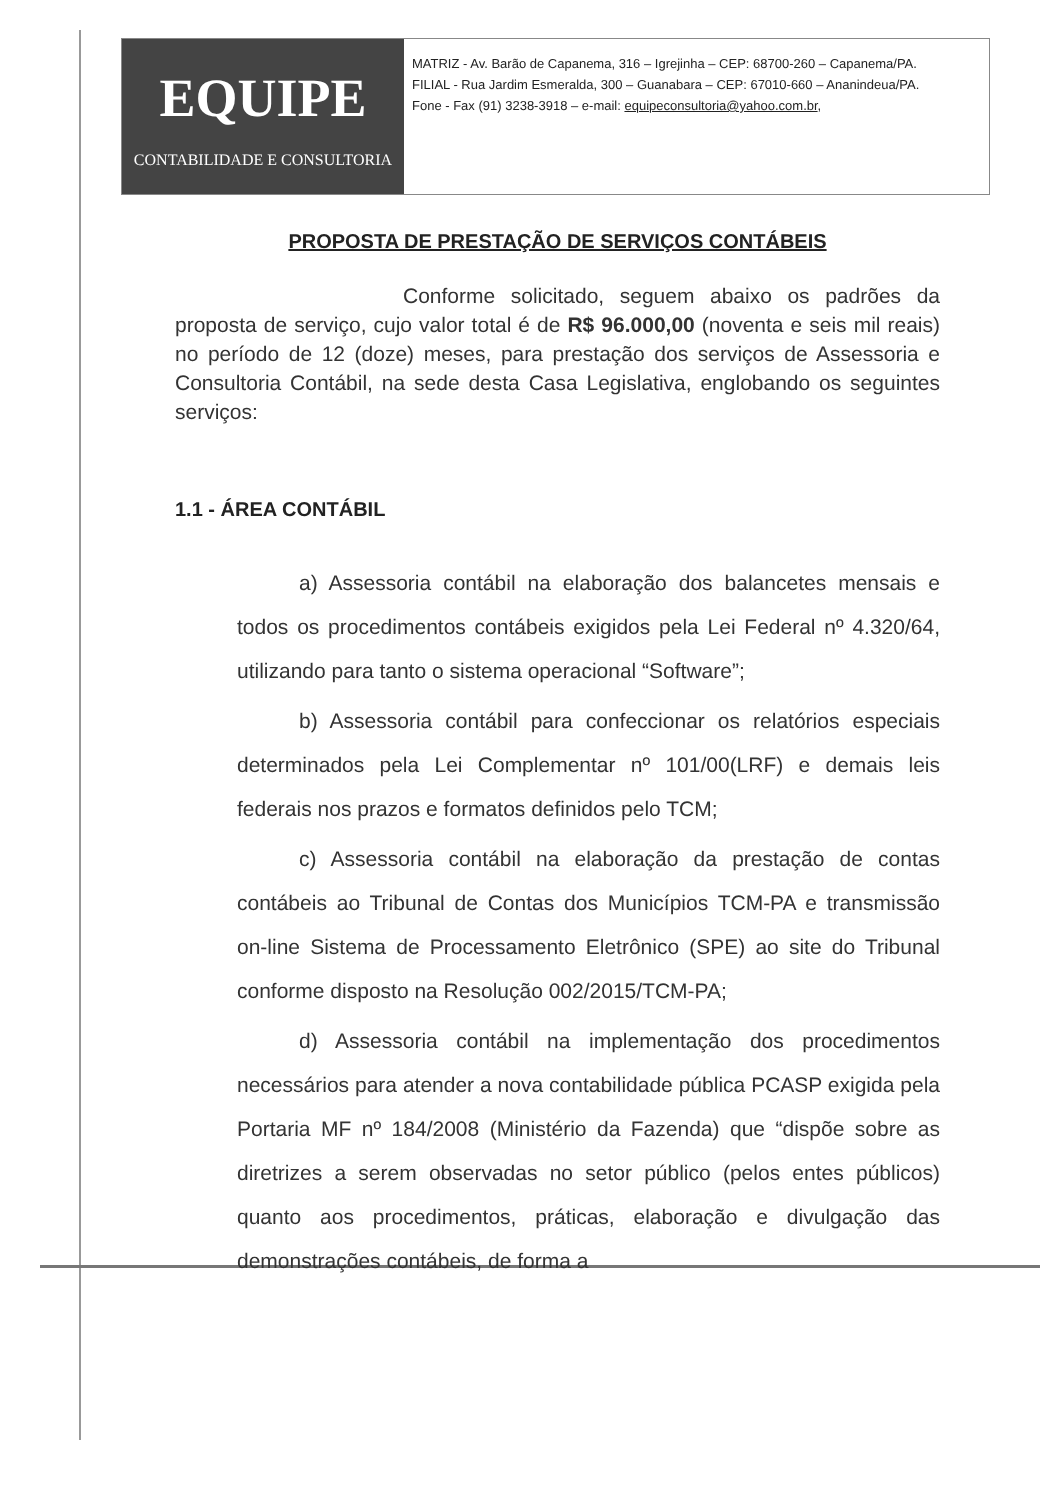EQUIPE
CONTABILIDADE E CONSULTORIA
MATRIZ - Av. Barão de Capanema, 316 – Igrejinha – CEP: 68700-260 – Capanema/PA.
FILIAL - Rua Jardim Esmeralda, 300 – Guanabara – CEP: 67010-660 – Ananindeua/PA.
Fone - Fax (91) 3238-3918 – e-mail: equipeconsultoria@yahoo.com.br,
PROPOSTA DE PRESTAÇÃO DE SERVIÇOS CONTÁBEIS
Conforme solicitado, seguem abaixo os padrões da proposta de serviço, cujo valor total é de R$ 96.000,00 (noventa e seis mil reais) no período de 12 (doze) meses, para prestação dos serviços de Assessoria e Consultoria Contábil, na sede desta Casa Legislativa, englobando os seguintes serviços:
1.1 - ÁREA CONTÁBIL
a) Assessoria contábil na elaboração dos balancetes mensais e todos os procedimentos contábeis exigidos pela Lei Federal nº 4.320/64, utilizando para tanto o sistema operacional “Software”;
b) Assessoria contábil para confeccionar os relatórios especiais determinados pela Lei Complementar nº 101/00(LRF) e demais leis federais nos prazos e formatos definidos pelo TCM;
c) Assessoria contábil na elaboração da prestação de contas contábeis ao Tribunal de Contas dos Municípios TCM-PA e transmissão on-line Sistema de Processamento Eletrônico (SPE) ao site do Tribunal conforme disposto na Resolução 002/2015/TCM-PA;
d) Assessoria contábil na implementação dos procedimentos necessários para atender a nova contabilidade pública PCASP exigida pela Portaria MF nº 184/2008 (Ministério da Fazenda) que “dispõe sobre as diretrizes a serem observadas no setor público (pelos entes públicos) quanto aos procedimentos, práticas, elaboração e divulgação das demonstrações contábeis, de forma a